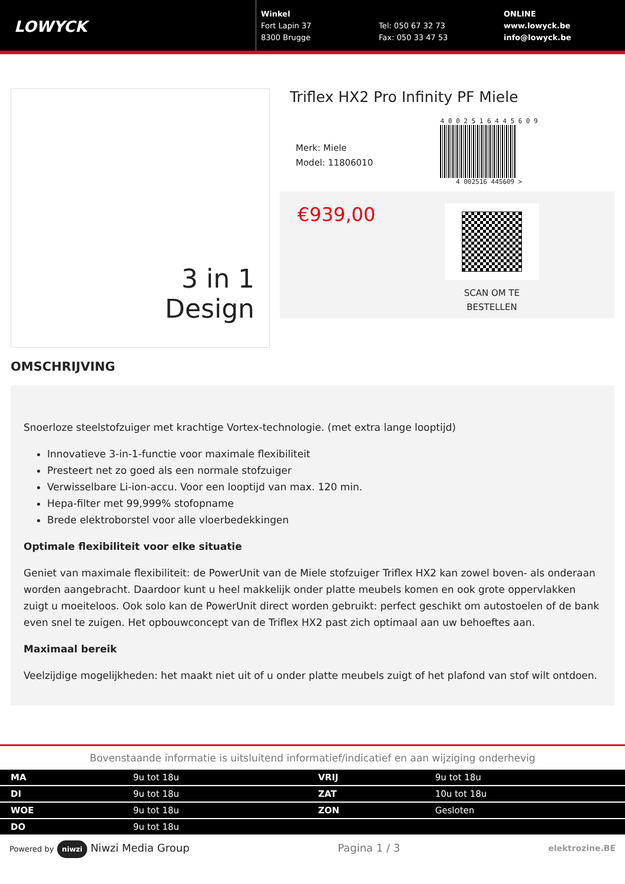LOWYCK
Winkel
Fort Lapin 37
8300 Brugge
Tel: 050 67 32 73
Fax: 050 33 47 53
ONLINE
www.lowyck.be
info@lowyck.be
3 in 1
Design
Triflex HX2 Pro Infinity PF Miele
Merk: Miele
Model: 11806010
4 0 0 2 5 1 6 4 4 5 6 0 9
4 002516 445609 >
€939,00
SCAN OM TE
BESTELLEN
OMSCHRIJVING
Snoerloze steelstofzuiger met krachtige Vortex-technologie. (met extra lange looptijd)
Innovatieve 3-in-1-functie voor maximale flexibiliteit
Presteert net zo goed als een normale stofzuiger
Verwisselbare Li-ion-accu. Voor een looptijd van max. 120 min.
Hepa-filter met 99,999% stofopname
Brede elektroborstel voor alle vloerbedekkingen
Optimale flexibiliteit voor elke situatie
Geniet van maximale flexibiliteit: de PowerUnit van de Miele stofzuiger Triflex HX2 kan zowel boven- als onderaan worden aangebracht. Daardoor kunt u heel makkelijk onder platte meubels komen en ook grote oppervlakken zuigt u moeiteloos. Ook solo kan de PowerUnit direct worden gebruikt: perfect geschikt om autostoelen of de bank even snel te zuigen. Het opbouwconcept van de Triflex HX2 past zich optimaal aan uw behoeftes aan.
Maximaal bereik
Veelzijdige mogelijkheden: het maakt niet uit of u onder platte meubels zuigt of het plafond van stof wilt ontdoen.
Bovenstaande informatie is uitsluitend informatief/indicatief en aan wijziging onderhevig
| MA | 9u tot 18u | VRIJ | 9u tot 18u |
| DI | 9u tot 18u | ZAT | 10u tot 18u |
| WOE | 9u tot 18u | ZON | Gesloten |
| DO | 9u tot 18u | | |
Powered by niwzi Niwzi Media Group
Pagina 1 / 3
elektrozine.BE